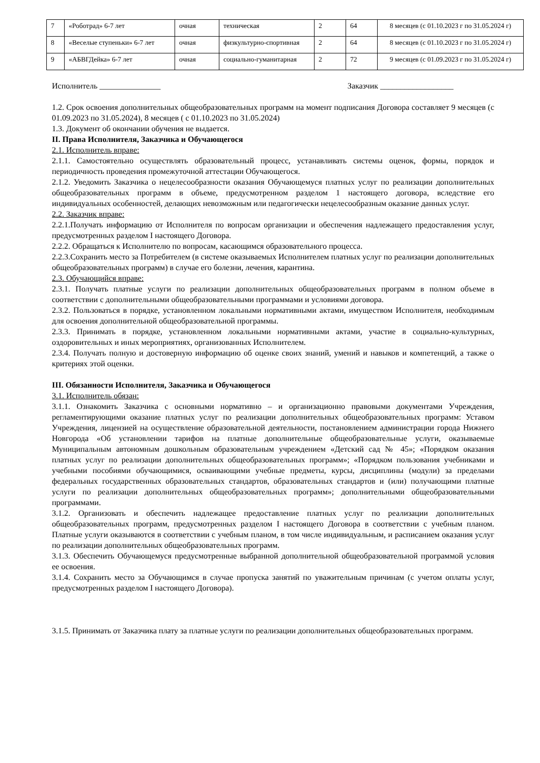| 7 | «Роботрад» 6-7 лет | очная | техническая | 2 | 64 | 8 месяцев (с 01.10.2023 г по 31.05.2024 г) |
| 8 | «Веселые ступеньки» 6-7 лет | очная | физкультурно-спортивная | 2 | 64 | 8 месяцев (с 01.10.2023 г по 31.05.2024 г) |
| 9 | «АБВГДейка» 6-7 лет | очная | социально-гуманитарная | 2 | 72 | 9 месяцев (с 01.09.2023 г по 31.05.2024 г) |
Исполнитель _______________ Заказчик __________________
1.2. Срок освоения дополнительных общеобразовательных программ на момент подписания Договора составляет 9 месяцев (с 01.09.2023 по 31.05.2024), 8 месяцев ( с 01.10.2023 по 31.05.2024)
1.3. Документ об окончании обучения не выдается.
II. Права Исполнителя, Заказчика и Обучающегося
2.1. Исполнитель вправе:
2.1.1. Самостоятельно осуществлять образовательный процесс, устанавливать системы оценок, формы, порядок и периодичность проведения промежуточной аттестации Обучающегося.
2.1.2. Уведомить Заказчика о нецелесообразности оказания Обучающемуся платных услуг по реализации дополнительных общеобразовательных программ в объеме, предусмотренном разделом 1 настоящего договора, вследствие его индивидуальных особенностей, делающих невозможным или педагогически нецелесообразным оказание данных услуг.
2.2. Заказчик вправе:
2.2.1.Получать информацию от Исполнителя по вопросам организации и обеспечения надлежащего предоставления услуг, предусмотренных разделом I настоящего Договора.
2.2.2. Обращаться к Исполнителю по вопросам, касающимся образовательного процесса.
2.2.3.Сохранить место за Потребителем (в системе оказываемых Исполнителем платных услуг по реализации дополнительных общеобразовательных программ) в случае его болезни, лечения, карантина.
2.3. Обучающийся вправе:
2.3.1. Получать платные услуги по реализации дополнительных общеобразовательных программ в полном объеме в соответствии с дополнительными общеобразовательными программами и условиями договора.
2.3.2. Пользоваться в порядке, установленном локальными нормативными актами, имуществом Исполнителя, необходимым для освоения дополнительной общеобразовательной программы.
2.3.3. Принимать в порядке, установленном локальными нормативными актами, участие в социально-культурных, оздоровительных и иных мероприятиях, организованных Исполнителем.
2.3.4. Получать полную и достоверную информацию об оценке своих знаний, умений и навыков и компетенций, а также о критериях этой оценки.
III. Обязанности Исполнителя, Заказчика и Обучающегося
3.1. Исполнитель обязан:
3.1.1. Ознакомить Заказчика с основными нормативно – и организационно правовыми документами Учреждения, регламентирующими оказание платных услуг по реализации дополнительных общеобразовательных программ: Уставом Учреждения, лицензией на осуществление образовательной деятельности, постановлением администрации города Нижнего Новгорода «Об установлении тарифов на платные дополнительные общеобразовательные услуги, оказываемые Муниципальным автономным дошкольным образовательным учреждением «Детский сад № 45»; «Порядком оказания платных услуг по реализации дополнительных общеобразовательных программ»; «Порядком пользования учебниками и учебными пособиями обучающимися, осваивающими учебные предметы, курсы, дисциплины (модули) за пределами федеральных государственных образовательных стандартов, образовательных стандартов и (или) получающими платные услуги по реализации дополнительных общеобразовательных программ»; дополнительными общеобразовательными программами.
3.1.2. Организовать и обеспечить надлежащее предоставление платных услуг по реализации дополнительных общеобразовательных программ, предусмотренных разделом I настоящего Договора в соответствии с учебным планом. Платные услуги оказываются в соответствии с учебным планом, в том числе индивидуальным, и расписанием оказания услуг по реализации дополнительных общеобразовательных программ.
3.1.3. Обеспечить Обучающемуся предусмотренные выбранной дополнительной общеобразовательной программой условия ее освоения.
3.1.4. Сохранить место за Обучающимся в случае пропуска занятий по уважительным причинам (с учетом оплаты услуг, предусмотренных разделом I настоящего Договора).
3.1.5. Принимать от Заказчика плату за платные услуги по реализации дополнительных общеобразовательных программ.